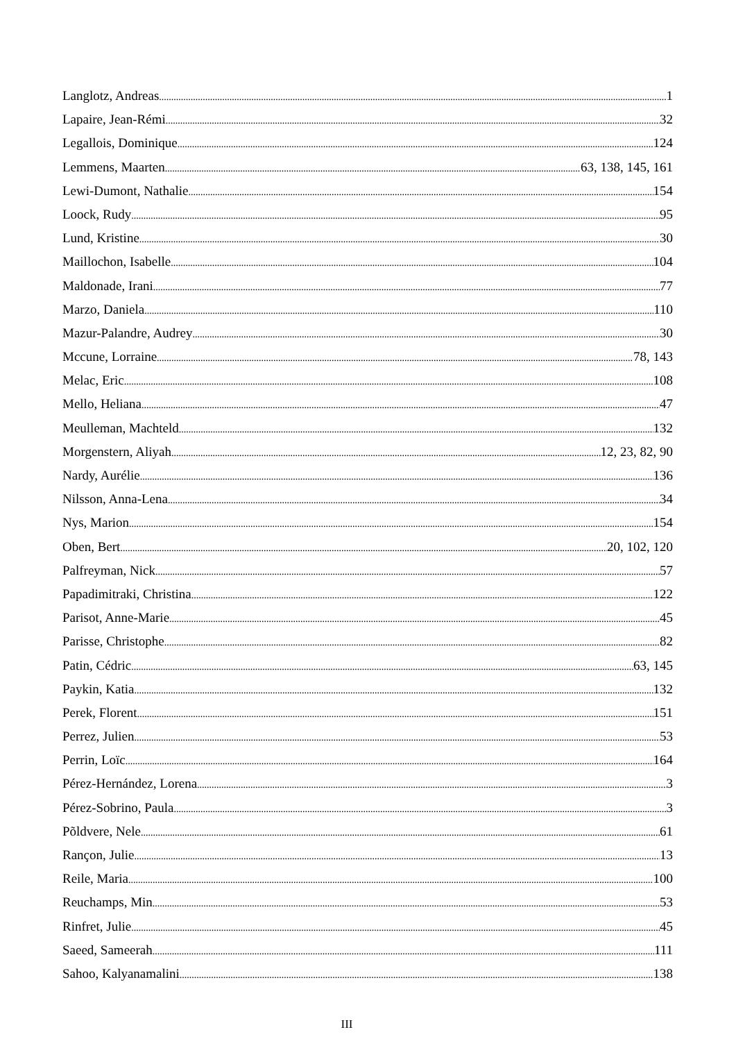Langlotz, Andreas 1
Lapaire, Jean-Rémi 32
Legallois, Dominique 124
Lemmens, Maarten 63, 138, 145, 161
Lewi-Dumont, Nathalie 154
Loock, Rudy 95
Lund, Kristine 30
Maillochon, Isabelle 104
Maldonade, Irani 77
Marzo, Daniela 110
Mazur-Palandre, Audrey 30
Mccune, Lorraine 78, 143
Melac, Eric 108
Mello, Heliana 47
Meulleman, Machteld 132
Morgenstern, Aliyah 12, 23, 82, 90
Nardy, Aurélie 136
Nilsson, Anna-Lena 34
Nys, Marion 154
Oben, Bert 20, 102, 120
Palfreyman, Nick 57
Papadimitraki, Christina 122
Parisot, Anne-Marie 45
Parisse, Christophe 82
Patin, Cédric 63, 145
Paykin, Katia 132
Perek, Florent 151
Perrez, Julien 53
Perrin, Loïc 164
Pérez-Hernández, Lorena 3
Pérez-Sobrino, Paula 3
Põldvere, Nele 61
Rançon, Julie 13
Reile, Maria 100
Reuchamps, Min 53
Rinfret, Julie 45
Saeed, Sameerah 111
Sahoo, Kalyanamalini 138
III